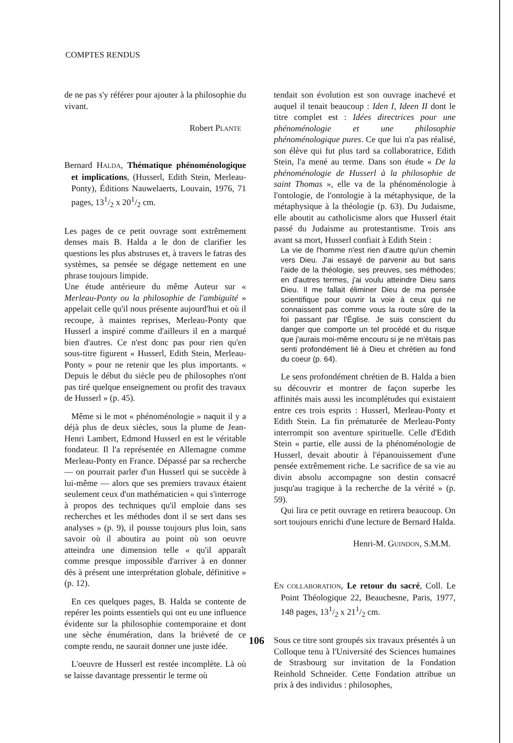COMPTES RENDUS
de ne pas s'y référer pour ajouter à la philosophie du vivant.
Robert PLANTE
Bernard HALDA, Thématique phénoménologique et implications, (Husserl, Edith Stein, Merleau-Ponty), Éditions Nauwelaerts, Louvain, 1976, 71 pages, 131/2 x 201/2 cm.
Les pages de ce petit ouvrage sont extrêmement denses mais B. Halda a le don de clarifier les questions les plus abstruses et, à travers le fatras des systèmes, sa pensée se dégage nettement en une phrase toujours limpide.
Une étude antérieure du même Auteur sur « Merleau-Ponty ou la philosophie de l'ambiguïté » appelait celle qu'il nous présente aujourd'hui et où il recoupe, à maintes reprises, Merleau-Ponty que Husserl a inspiré comme d'ailleurs il en a marqué bien d'autres. Ce n'est donc pas pour rien qu'en sous-titre figurent « Husserl, Edith Stein, Merleau-Ponty » pour ne retenir que les plus importants. « Depuis le début du siècle peu de philosophes n'ont pas tiré quelque enseignement ou profit des travaux de Husserl » (p. 45).
Même si le mot « phénoménologie » naquit il y a déjà plus de deux siècles, sous la plume de Jean-Henri Lambert, Edmond Husserl en est le véritable fondateur. Il l'a représentée en Allemagne comme Merleau-Ponty en France. Dépassé par sa recherche — on pourrait parler d'un Husserl qui se succède à lui-même — alors que ses premiers travaux étaient seulement ceux d'un mathématicien « qui s'interroge à propos des techniques qu'il emploie dans ses recherches et les méthodes dont il se sert dans ses analyses » (p. 9), il pousse toujours plus loin, sans savoir où il aboutira au point où son oeuvre atteindra une dimension telle « qu'il apparaît comme presque impossible d'arriver à en donner dès à présent une interprétation globale, définitive » (p. 12).
En ces quelques pages, B. Halda se contente de repérer les points essentiels qui ont eu une influence évidente sur la philosophie contemporaine et dont une sèche énumération, dans la brièveté de ce compte rendu, ne saurait donner une juste idée.
L'oeuvre de Husserl est restée incomplète. Là où se laisse davantage pressentir le terme où
tendait son évolution est son ouvrage inachevé et auquel il tenait beaucoup : Iden I, Ideen II dont le titre complet est : Idées directrices pour une phénoménologie et une philosophie phénoménologique pures. Ce que lui n'a pas réalisé, son élève qui fut plus tard sa collaboratrice, Edith Stein, l'a mené au terme. Dans son étude « De la phénoménologie de Husserl à la philosophie de saint Thomas », elle va de la phénoménologie à l'ontologie, de l'ontologie à la métaphysique, de la métaphysique à la théologie (p. 63). Du Judaisme, elle aboutit au catholicisme alors que Husserl était passé du Judaisme au protestantisme. Trois ans avant sa mort, Husserl confiait à Edith Stein :
La vie de l'homme n'est rien d'autre qu'un chemin vers Dieu. J'ai essayé de parvenir au but sans l'aide de la théologie, ses preuves, ses méthodes; en d'autres termes, j'ai voulu atteindre Dieu sans Dieu. Il me fallait éliminer Dieu de ma pensée scientifique pour ouvrir la voie à ceux qui ne connaissent pas comme vous la route sûre de la foi passant par l'Église. Je suis conscient du danger que comporte un tel procédé et du risque que j'aurais moi-même encouru si je ne m'étais pas senti profondément lié à Dieu et chrétien au fond du coeur (p. 64).
Le sens profondément chrétien de B. Halda a bien su découvrir et montrer de façon superbe les affinités mais aussi les incomplétudes qui existaient entre ces trois esprits : Husserl, Merleau-Ponty et Edith Stein. La fin prématurée de Merleau-Ponty interrompit son aventure spirituelle. Celle d'Edith Stein « partie, elle aussi de la phénoménologie de Husserl, devait aboutir à l'épanouissement d'une pensée extrêmement riche. Le sacrifice de sa vie au divin absolu accompagne son destin consacré jusqu'au tragique à la recherche de la vérité » (p. 59).
Qui lira ce petit ouvrage en retirera beaucoup. On sort toujours enrichi d'une lecture de Bernard Halda.
Henri-M. GUINDON, S.M.M.
EN COLLABORATION, Le retour du sacré, Coll. Le Point Théologique 22, Beauchesne, Paris, 1977, 148 pages, 131/2 x 211/2 cm.
Sous ce titre sont groupés six travaux présentés à un Colloque tenu à l'Université des Sciences humaines de Strasbourg sur invitation de la Fondation Reinhold Schneider. Cette Fondation attribue un prix à des individus : philosophes,
106